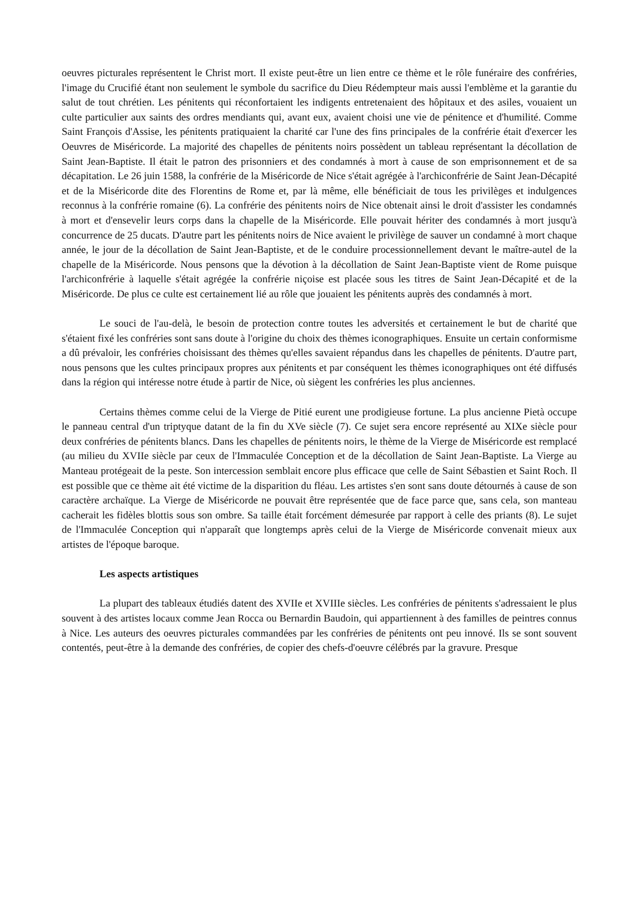oeuvres picturales représentent le Christ mort. Il existe peut-être un lien entre ce thème et le rôle funéraire des confréries, l'image du Crucifié étant non seulement le symbole du sacrifice du Dieu Rédempteur mais aussi l'emblème et la garantie du salut de tout chrétien. Les pénitents qui réconfortaient les indigents entretenaient des hôpitaux et des asiles, vouaient un culte particulier aux saints des ordres mendiants qui, avant eux, avaient choisi une vie de pénitence et d'humilité. Comme Saint François d'Assise, les pénitents pratiquaient la charité car l'une des fins principales de la confrérie était d'exercer les Oeuvres de Miséricorde. La majorité des chapelles de pénitents noirs possèdent un tableau représentant la décollation de Saint Jean-Baptiste. Il était le patron des prisonniers et des condamnés à mort à cause de son emprisonnement et de sa décapitation. Le 26 juin 1588, la confrérie de la Miséricorde de Nice s'était agrégée à l'archiconfrérie de Saint Jean-Décapité et de la Miséricorde dite des Florentins de Rome et, par là même, elle bénéficiait de tous les privilèges et indulgences reconnus à la confrérie romaine (6). La confrérie des pénitents noirs de Nice obtenait ainsi le droit d'assister les condamnés à mort et d'ensevelir leurs corps dans la chapelle de la Miséricorde. Elle pouvait hériter des condamnés à mort jusqu'à concurrence de 25 ducats. D'autre part les pénitents noirs de Nice avaient le privilège de sauver un condamné à mort chaque année, le jour de la décollation de Saint Jean-Baptiste, et de le conduire processionnellement devant le maître-autel de la chapelle de la Miséricorde. Nous pensons que la dévotion à la décollation de Saint Jean-Baptiste vient de Rome puisque l'archiconfrérie à laquelle s'était agrégée la confrérie niçoise est placée sous les titres de Saint Jean-Décapité et de la Miséricorde. De plus ce culte est certainement lié au rôle que jouaient les pénitents auprès des condamnés à mort.
Le souci de l'au-delà, le besoin de protection contre toutes les adversités et certainement le but de charité que s'étaient fixé les confréries sont sans doute à l'origine du choix des thèmes iconographiques. Ensuite un certain conformisme a dû prévaloir, les confréries choisissant des thèmes qu'elles savaient répandus dans les chapelles de pénitents. D'autre part, nous pensons que les cultes principaux propres aux pénitents et par conséquent les thèmes iconographiques ont été diffusés dans la région qui intéresse notre étude à partir de Nice, où siègent les confréries les plus anciennes.
Certains thèmes comme celui de la Vierge de Pitié eurent une prodigieuse fortune. La plus ancienne Pietà occupe le panneau central d'un triptyque datant de la fin du XVe siècle (7). Ce sujet sera encore représenté au XIXe siècle pour deux confréries de pénitents blancs. Dans les chapelles de pénitents noirs, le thème de la Vierge de Miséricorde est remplacé (au milieu du XVIIe siècle par ceux de l'Immaculée Conception et de la décollation de Saint Jean-Baptiste. La Vierge au Manteau protégeait de la peste. Son intercession semblait encore plus efficace que celle de Saint Sébastien et Saint Roch. Il est possible que ce thème ait été victime de la disparition du fléau. Les artistes s'en sont sans doute détournés à cause de son caractère archaïque. La Vierge de Miséricorde ne pouvait être représentée que de face parce que, sans cela, son manteau cacherait les fidèles blottis sous son ombre. Sa taille était forcément démesurée par rapport à celle des priants (8). Le sujet de l'Immaculée Conception qui n'apparaît que longtemps après celui de la Vierge de Miséricorde convenait mieux aux artistes de l'époque baroque.
Les aspects artistiques
La plupart des tableaux étudiés datent des XVIIe et XVIIIe siècles. Les confréries de pénitents s'adressaient le plus souvent à des artistes locaux comme Jean Rocca ou Bernardin Baudoin, qui appartiennent à des familles de peintres connus à Nice. Les auteurs des oeuvres picturales commandées par les confréries de pénitents ont peu innové. Ils se sont souvent contentés, peut-être à la demande des confréries, de copier des chefs-d'oeuvre célébrés par la gravure. Presque